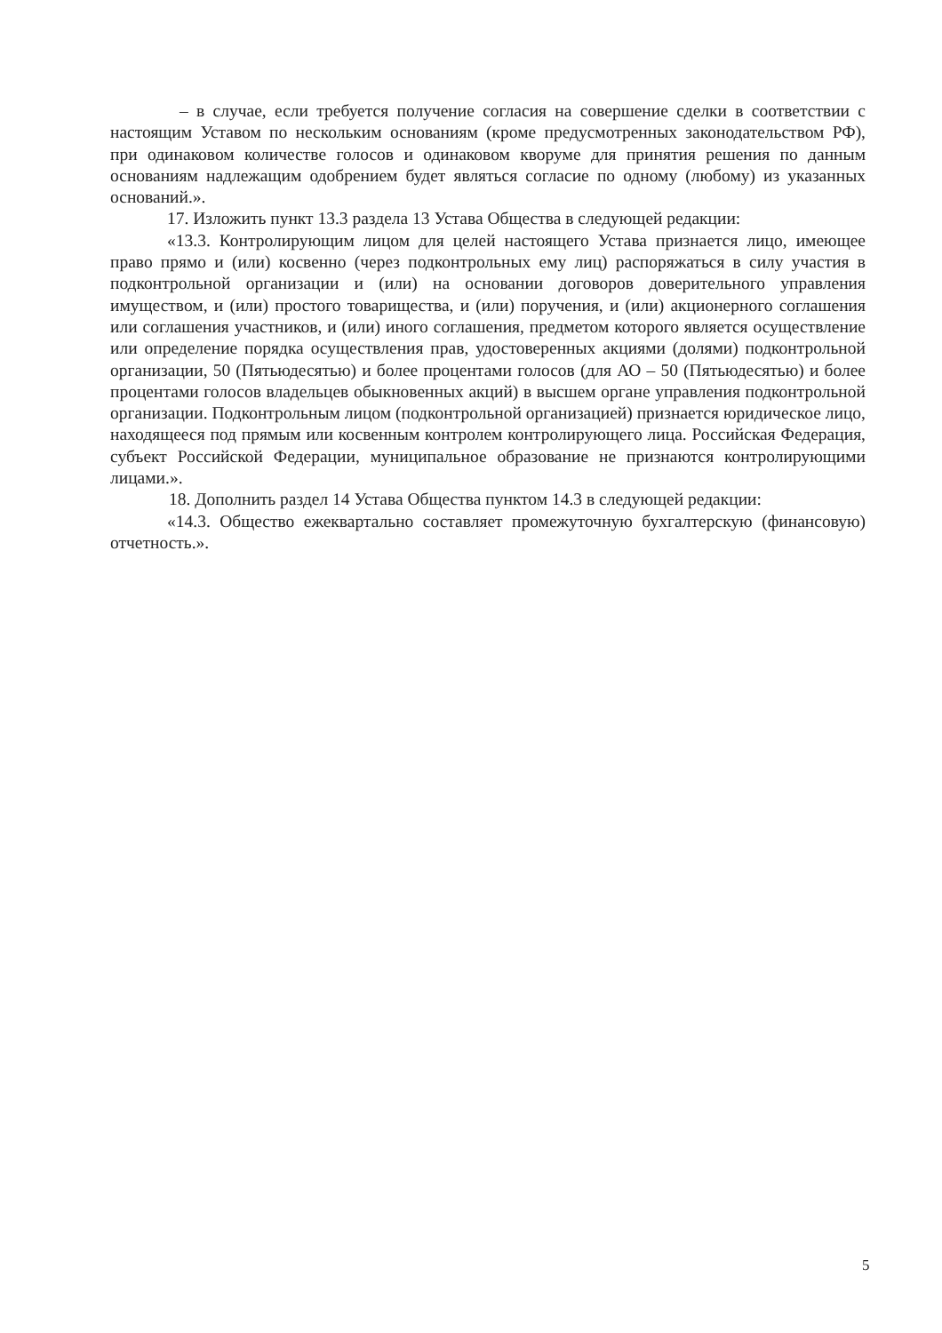– в случае, если требуется получение согласия на совершение сделки в соответствии с настоящим Уставом по нескольким основаниям (кроме предусмотренных законодательством РФ), при одинаковом количестве голосов и одинаковом кворуме для принятия решения по данным основаниям надлежащим одобрением будет являться согласие по одному (любому) из указанных оснований.».
17. Изложить пункт 13.3 раздела 13 Устава Общества в следующей редакции:
«13.3. Контролирующим лицом для целей настоящего Устава признается лицо, имеющее право прямо и (или) косвенно (через подконтрольных ему лиц) распоряжаться в силу участия в подконтрольной организации и (или) на основании договоров доверительного управления имуществом, и (или) простого товарищества, и (или) поручения, и (или) акционерного соглашения или соглашения участников, и (или) иного соглашения, предметом которого является осуществление или определение порядка осуществления прав, удостоверенных акциями (долями) подконтрольной организации, 50 (Пятьюдесятью) и более процентами голосов (для АО – 50 (Пятьюдесятью) и более процентами голосов владельцев обыкновенных акций) в высшем органе управления подконтрольной организации. Подконтрольным лицом (подконтрольной организацией) признается юридическое лицо, находящееся под прямым или косвенным контролем контролирующего лица. Российская Федерация, субъект Российской Федерации, муниципальное образование не признаются контролирующими лицами.».
18. Дополнить раздел 14 Устава Общества пунктом 14.3 в следующей редакции:
«14.3. Общество ежеквартально составляет промежуточную бухгалтерскую (финансовую) отчетность.».
5